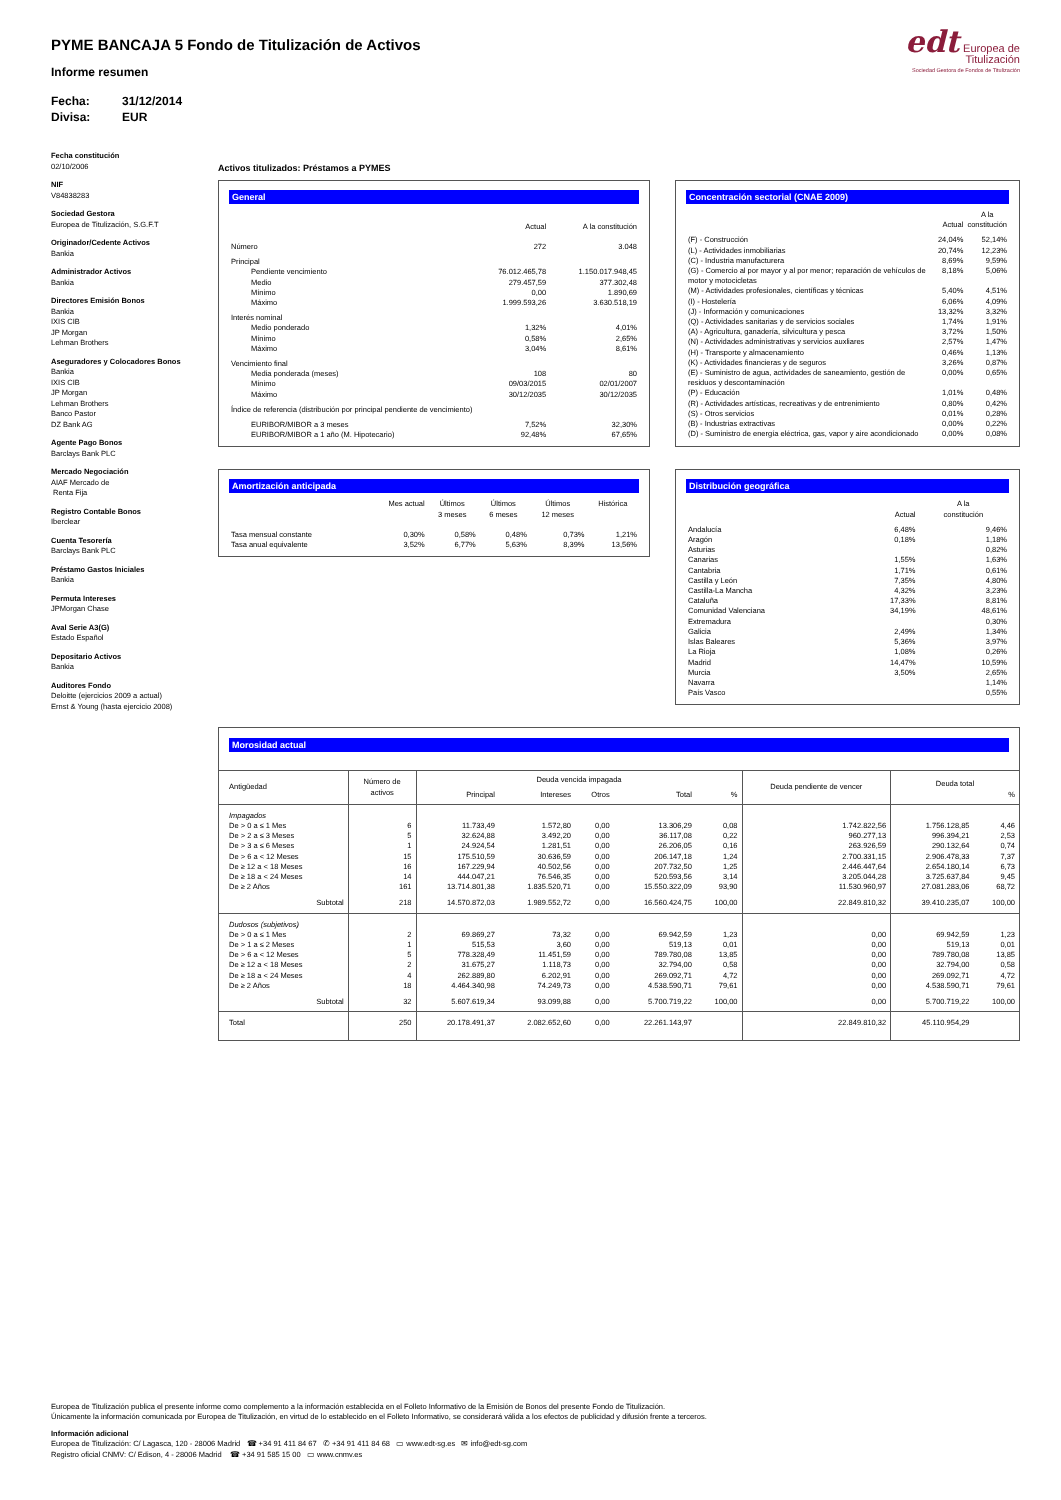PYME BANCAJA 5 Fondo de Titulización de Activos
Informe resumen
Fecha: 31/12/2014
Divisa: EUR
edt Europea de
Titulización
Sociedad Gestora de Fondos de Titulización
Fecha constitución
02/10/2006
NIF
V84838283
Sociedad Gestora
Europea de Titulización, S.G.F.T
Originador/Cedente Activos
Bankia
Administrador Activos
Bankia
Directores Emisión Bonos
Bankia
IXIS CIB
JP Morgan
Lehman Brothers
Aseguradores y Colocadores Bonos
Bankia
IXIS CIB
JP Morgan
Lehman Brothers
Banco Pastor
DZ Bank AG
Agente Pago Bonos
Barclays Bank PLC
Mercado Negociación
AIAF Mercado de
Renta Fija
Registro Contable Bonos
Iberclear
Cuenta Tesorería
Barclays Bank PLC
Préstamo Gastos Iniciales
Bankia
Permuta Intereses
JPMorgan Chase
Aval Serie A3(G)
Estado Español
Depositario Activos
Bankia
Auditores Fondo
Deloitte (ejercicios 2009 a actual)
Ernst & Young (hasta ejercicio 2008)
Activos titulizados: Préstamos a PYMES
General
| | | Actual | A la constitución |
| Número | | 272 | 3.048 |
| Principal | | | |
| Pendiente vencimiento | | 76.012.465,78 | 1.150.017.948,45 |
| Medio | | 279.457,59 | 377.302,48 |
| Mínimo | | 0,00 | 1.890,69 |
| Máximo | | 1.999.593,26 | 3.630.518,19 |
| Interés nominal | | | |
| Medio ponderado | | 1,32% | 4,01% |
| Mínimo | | 0,58% | 2,65% |
| Máximo | | 3,04% | 8,61% |
| Vencimiento final | | | |
| Media ponderada (meses) | | 108 | 80 |
| Mínimo | | 09/03/2015 | 02/01/2007 |
| Máximo | | 30/12/2035 | 30/12/2035 |
| Índice de referencia (distribución por principal pendiente de vencimiento) | | | |
| EURIBOR/MIBOR a 3 meses | | 7,52% | 32,30% |
| EURIBOR/MIBOR a 1 año (M. Hipotecario) | | 92,48% | 67,65% |
Concentración sectorial (CNAE 2009)
| | Actual | A la constitución |
| (F) - Construcción | 24,04% | 52,14% |
| (L) - Actividades inmobiliarias | 20,74% | 12,23% |
| (C) - Industria manufacturera | 8,69% | 9,59% |
| (G) - Comercio al por mayor y al por menor; reparación de vehículos de motor y motocicletas | 8,18% | 5,06% |
| (M) - Actividades profesionales, científicas y técnicas | 5,40% | 4,51% |
| (I) - Hostelería | 6,06% | 4,09% |
| (J) - Información y comunicaciones | 13,32% | 3,32% |
| (Q) - Actividades sanitarias y de servicios sociales | 1,74% | 1,91% |
| (A) - Agricultura, ganadería, silvicultura y pesca | 3,72% | 1,50% |
| (N) - Actividades administrativas y servicios auxliares | 2,57% | 1,47% |
| (H) - Transporte y almacenamiento | 0,46% | 1,13% |
| (K) - Actividades financieras y de seguros | 3,26% | 0,87% |
| (E) - Suministro de agua, actividades de saneamiento, gestión de residuos y descontaminación | 0,00% | 0,65% |
| (P) - Educación | 1,01% | 0,48% |
| (R) - Actividades artísticas, recreativas y de entrenimiento | 0,80% | 0,42% |
| (S) - Otros servicios | 0,01% | 0,28% |
| (B) - Industrias extractivas | 0,00% | 0,22% |
| (D) - Suministro de energía eléctrica, gas, vapor y aire acondicionado | 0,00% | 0,08% |
Amortización anticipada
| | Mes actual | Últimos 3 meses | Últimos 6 meses | Últimos 12 meses | Histórica |
| Tasa mensual constante | 0,30% | 0,58% | 0,48% | 0,73% | 1,21% |
| Tasa anual equivalente | 3,52% | 6,77% | 5,63% | 8,39% | 13,56% |
Distribución geográfica
| | Actual | A la constitución |
| Andalucía | 6,48% | 9,46% |
| Aragón | 0,18% | 1,18% |
| Asturias | | 0,82% |
| Canarias | 1,55% | 1,63% |
| Cantabria | 1,71% | 0,61% |
| Castilla y León | 7,35% | 4,80% |
| Castilla-La Mancha | 4,32% | 3,23% |
| Cataluña | 17,33% | 8,81% |
| Comunidad Valenciana | 34,19% | 48,61% |
| Extremadura | | 0,30% |
| Galicia | 2,49% | 1,34% |
| Islas Baleares | 5,36% | 3,97% |
| La Rioja | 1,08% | 0,26% |
| Madrid | 14,47% | 10,59% |
| Murcia | 3,50% | 2,65% |
| Navarra | | 1,14% |
| País Vasco | | 0,55% |
Morosidad actual
| Antigüedad | Número de activos | Deuda vencida impagada | | | | | Deuda pendiente de vencer | Deuda total | |
| --- | --- | --- | --- | --- | --- | --- | --- | --- | --- |
| | | Principal | Intereses | Otros | Total | % | | | % |
| Impagados | | | | | | | | | |
| De > 0 a ≤ 1 Mes | 6 | 11.733,49 | 1.572,80 | 0,00 | 13.306,29 | 0,08 | 1.742.822,56 | 1.756.128,85 | 4,46 |
| De > 2 a ≤ 3 Meses | 5 | 32.624,88 | 3.492,20 | 0,00 | 36.117,08 | 0,22 | 960.277,13 | 996.394,21 | 2,53 |
| De > 3 a ≤ 6 Meses | 1 | 24.924,54 | 1.281,51 | 0,00 | 26.206,05 | 0,16 | 263.926,59 | 290.132,64 | 0,74 |
| De > 6 a < 12 Meses | 15 | 175.510,59 | 30.636,59 | 0,00 | 206.147,18 | 1,24 | 2.700.331,15 | 2.906.478,33 | 7,37 |
| De ≥ 12 a < 18 Meses | 16 | 167.229,94 | 40.502,56 | 0,00 | 207.732,50 | 1,25 | 2.446.447,64 | 2.654.180,14 | 6,73 |
| De ≥ 18 a < 24 Meses | 14 | 444.047,21 | 76.546,35 | 0,00 | 520.593,56 | 3,14 | 3.205.044,28 | 3.725.637,84 | 9,45 |
| De ≥ 2 Años | 161 | 13.714.801,38 | 1.835.520,71 | 0,00 | 15.550.322,09 | 93,90 | 11.530.960,97 | 27.081.283,06 | 68,72 |
| Subtotal | 218 | 14.570.872,03 | 1.989.552,72 | 0,00 | 16.560.424,75 | 100,00 | 22.849.810,32 | 39.410.235,07 | 100,00 |
| Dudosos (subjetivos) | | | | | | | | | |
| De > 0 a ≤ 1 Mes | 2 | 69.869,27 | 73,32 | 0,00 | 69.942,59 | 1,23 | 0,00 | 69.942,59 | 1,23 |
| De > 1 a ≤ 2 Meses | 1 | 515,53 | 3,60 | 0,00 | 519,13 | 0,01 | 0,00 | 519,13 | 0,01 |
| De > 6 a < 12 Meses | 5 | 778.328,49 | 11.451,59 | 0,00 | 789.780,08 | 13,85 | 0,00 | 789.780,08 | 13,85 |
| De ≥ 12 a < 18 Meses | 2 | 31.675,27 | 1.118,73 | 0,00 | 32.794,00 | 0,58 | 0,00 | 32.794,00 | 0,58 |
| De ≥ 18 a < 24 Meses | 4 | 262.889,80 | 6.202,91 | 0,00 | 269.092,71 | 4,72 | 0,00 | 269.092,71 | 4,72 |
| De ≥ 2 Años | 18 | 4.464.340,98 | 74.249,73 | 0,00 | 4.538.590,71 | 79,61 | 0,00 | 4.538.590,71 | 79,61 |
| Subtotal | 32 | 5.607.619,34 | 93.099,88 | 0,00 | 5.700.719,22 | 100,00 | 0,00 | 5.700.719,22 | 100,00 |
| Total | 250 | 20.178.491,37 | 2.082.652,60 | 0,00 | 22.261.143,97 | | 22.849.810,32 | 45.110.954,29 | |
Europea de Titulización publica el presente informe como complemento a la información establecida en el Folleto Informativo de la Emisión de Bonos del presente Fondo de Titulización.
Únicamente la información comunicada por Europea de Titulización, en virtud de lo establecido en el Folleto Informativo, se considerará válida a los efectos de publicidad y difusión frente a terceros.
Información adicional
Europea de Titulización: C/ Lagasca, 120 - 28006 Madrid ☎ +34 91 411 84 67 ✆ +34 91 411 84 68 ▭ www.edt-sg.es ✉ info@edt-sg.com
Registro oficial CNMV: C/ Edison, 4 - 28006 Madrid ☎ +34 91 585 15 00 ▭ www.cnmv.es